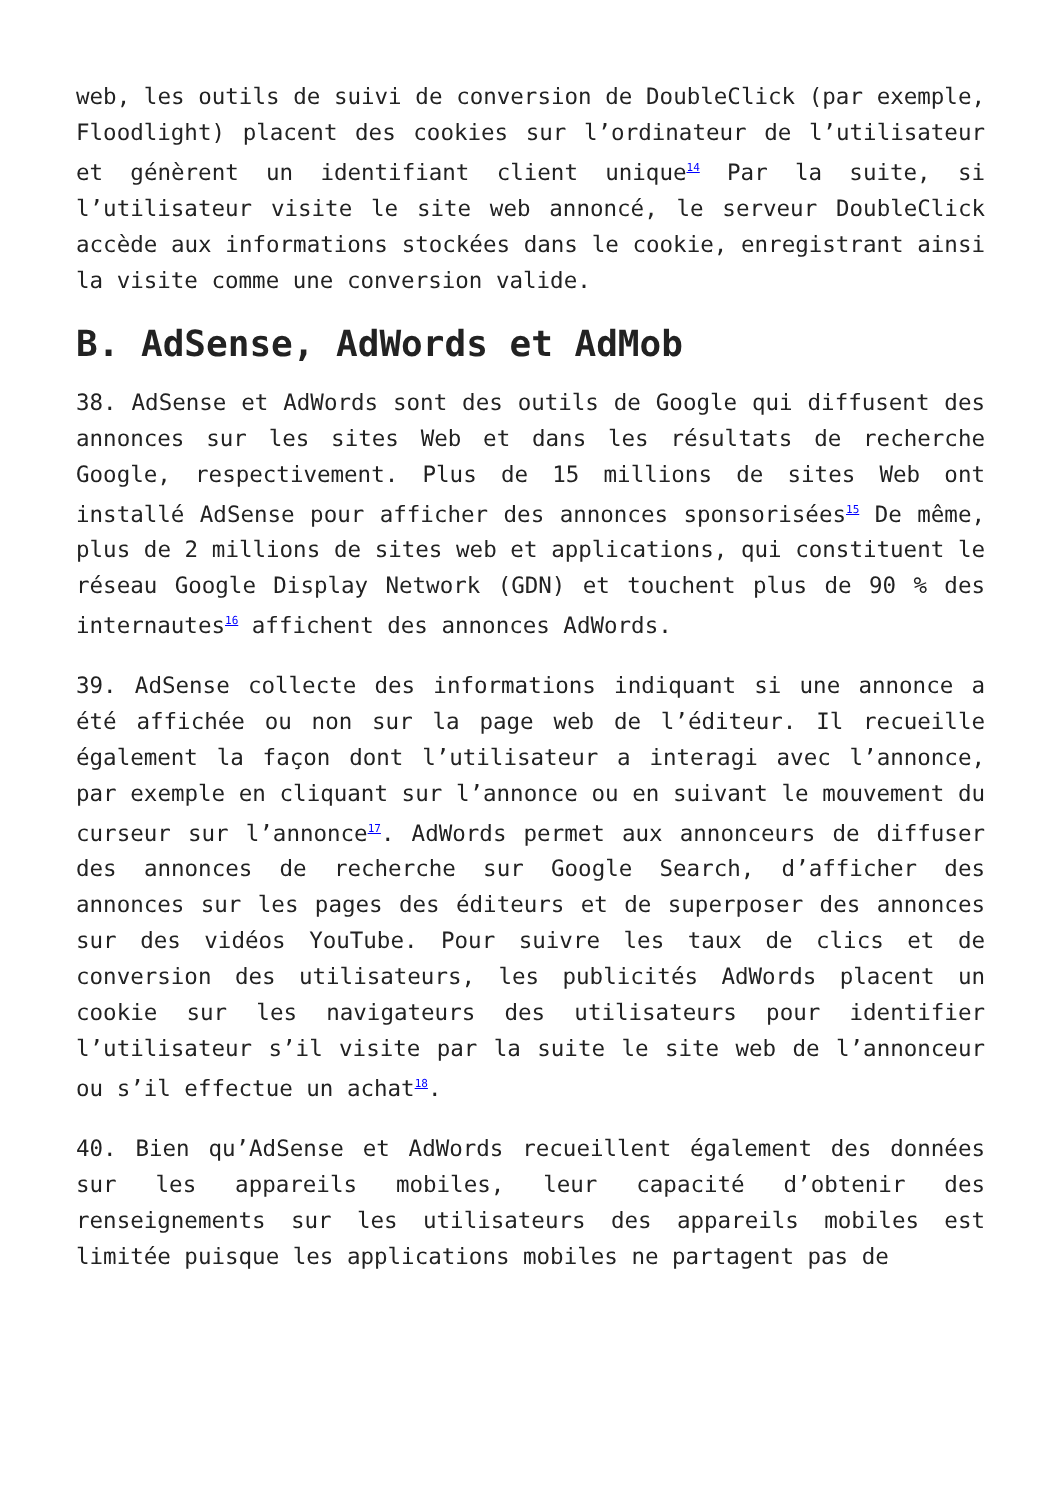web, les outils de suivi de conversion de DoubleClick (par exemple, Floodlight) placent des cookies sur l’ordinateur de l’utilisateur et génèrent un identifiant client unique<sup>14</sup> Par la suite, si l’utilisateur visite le site web annoncé, le serveur DoubleClick accède aux informations stockées dans le cookie, enregistrant ainsi la visite comme une conversion valide.
B. AdSense, AdWords et AdMob
38. AdSense et AdWords sont des outils de Google qui diffusent des annonces sur les sites Web et dans les résultats de recherche Google, respectivement. Plus de 15 millions de sites Web ont installé AdSense pour afficher des annonces sponsorisées<sup>15</sup> De même, plus de 2 millions de sites web et applications, qui constituent le réseau Google Display Network (GDN) et touchent plus de 90 % des internautes<sup>16</sup> affichent des annonces AdWords.
39. AdSense collecte des informations indiquant si une annonce a été affichée ou non sur la page web de l’éditeur. Il recueille également la façon dont l’utilisateur a interagi avec l’annonce, par exemple en cliquant sur l’annonce ou en suivant le mouvement du curseur sur l’annonce<sup>17</sup>. AdWords permet aux annonceurs de diffuser des annonces de recherche sur Google Search, d’afficher des annonces sur les pages des éditeurs et de superposer des annonces sur des vidéos YouTube. Pour suivre les taux de clics et de conversion des utilisateurs, les publicités AdWords placent un cookie sur les navigateurs des utilisateurs pour identifier l’utilisateur s’il visite par la suite le site web de l’annonceur ou s’il effectue un achat<sup>18</sup>.
40. Bien qu’AdSense et AdWords recueillent également des données sur les appareils mobiles, leur capacité d’obtenir des renseignements sur les utilisateurs des appareils mobiles est limitée puisque les applications mobiles ne partagent pas de